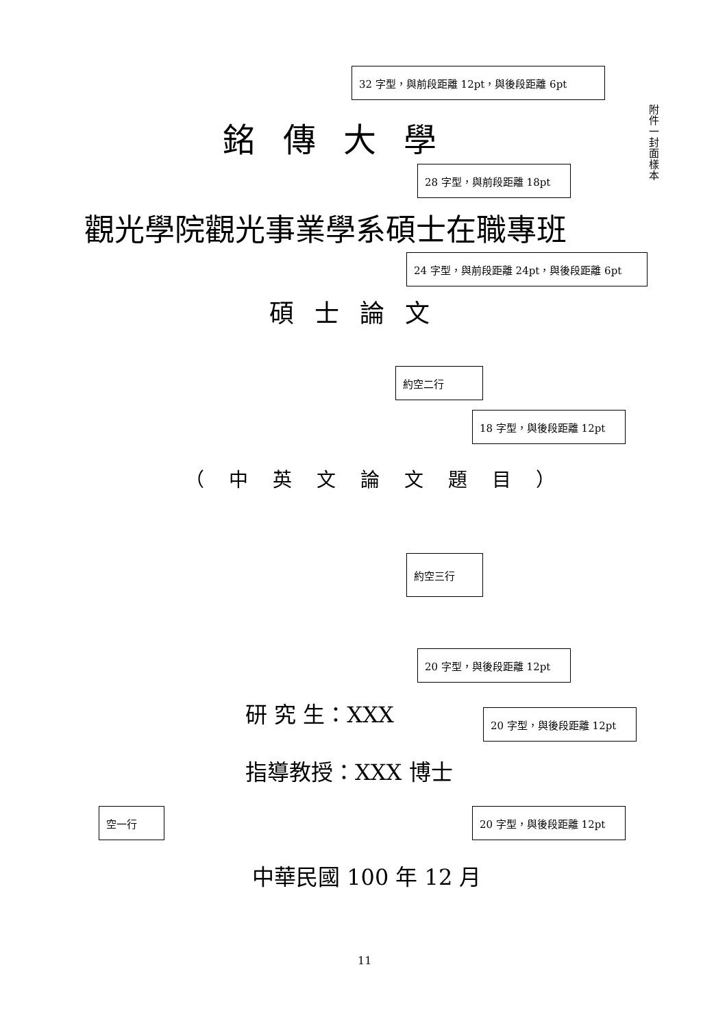32 字型，與前段距離 12pt，與後段距離 6pt
附件一 封面樣本
銘傳大學
28 字型，與前段距離 18pt
觀光學院觀光事業學系碩士在職專班
24 字型，與前段距離 24pt，與後段距離 6pt
碩士論文
約空二行
18 字型，與後段距離 12pt
（中英文論文題目）
約空三行
20 字型，與後段距離 12pt
研 究 生：XXX 20 字型，與後段距離 12pt
指導教授：XXX 博士
空一行 20 字型，與後段距離 12pt
中華民國 100 年 12 月
11